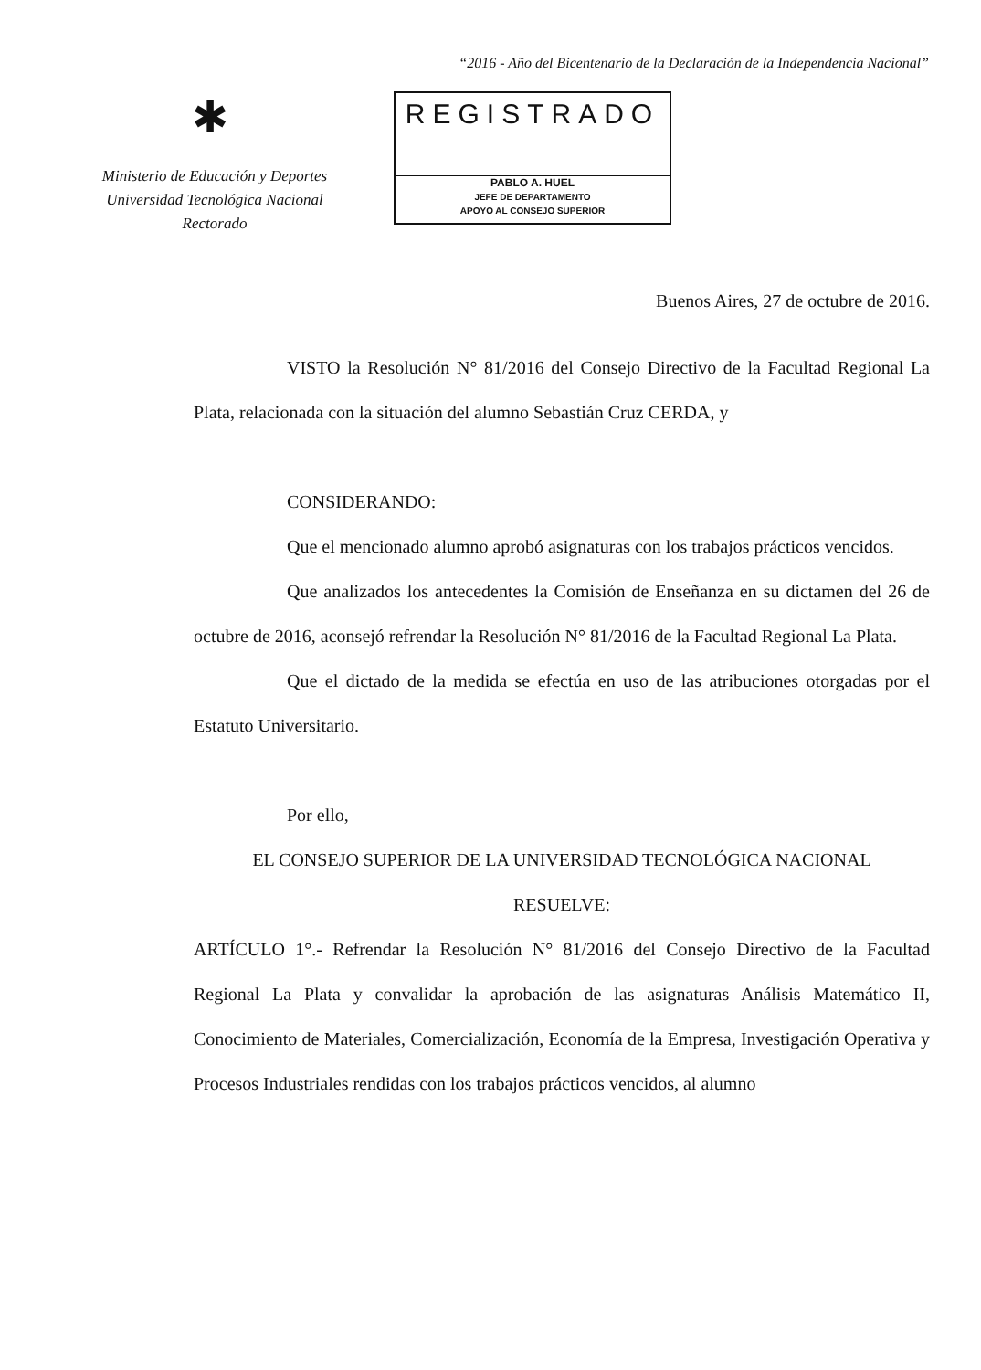“2016 - Año del Bicentenario de la Declaración de la Independencia Nacional”
✱
Ministerio de Educación y Deportes
Universidad Tecnológica Nacional
Rectorado
REGISTRADO
PABLO A. HUEL
JEFE DE DEPARTAMENTO
APOYO AL CONSEJO SUPERIOR
Buenos Aires, 27 de octubre de 2016.
VISTO la Resolución N° 81/2016 del Consejo Directivo de la Facultad Regional La Plata, relacionada con la situación del alumno Sebastián Cruz CERDA, y
CONSIDERANDO:
Que el mencionado alumno aprobó asignaturas con los trabajos prácticos vencidos.
Que analizados los antecedentes la Comisión de Enseñanza en su dictamen del 26 de octubre de 2016, aconsejó refrendar la Resolución N° 81/2016 de la Facultad Regional La Plata.
Que el dictado de la medida se efectúa en uso de las atribuciones otorgadas por el Estatuto Universitario.
Por ello,
EL CONSEJO SUPERIOR DE LA UNIVERSIDAD TECNOLÓGICA NACIONAL
RESUELVE:
ARTÍCULO 1°.- Refrendar la Resolución N° 81/2016 del Consejo Directivo de la Facultad Regional La Plata y convalidar la aprobación de las asignaturas Análisis Matemático II, Conocimiento de Materiales, Comercialización, Economía de la Empresa, Investigación Operativa y Procesos Industriales rendidas con los trabajos prácticos vencidos, al alumno